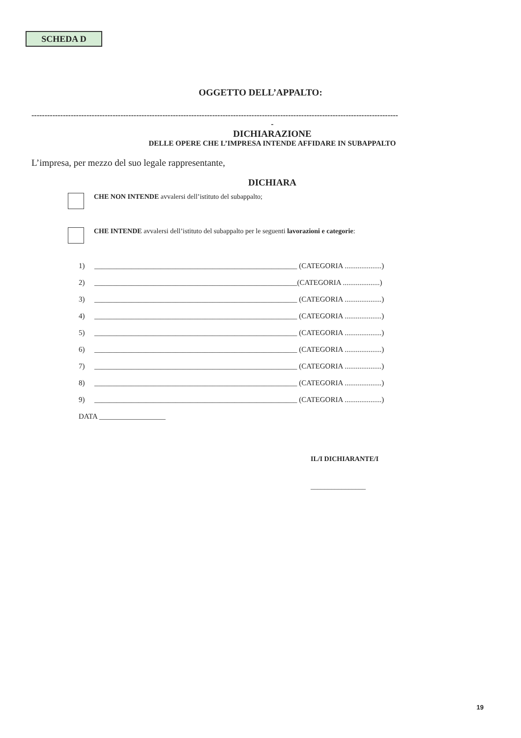SCHEDA D
OGGETTO DELL’APPALTO:
--------------------------------------------------------------------------------------------------------------------------------------------
-
DICHIARAZIONE
DELLE OPERE CHE L’IMPRESA INTENDE AFFIDARE IN SUBAPPALTO
L’impresa, per mezzo del suo legale rappresentante,
DICHIARA
CHE NON INTENDE avvalersi dell’istituto del subappalto;
CHE INTENDE avvalersi dell’istituto del subappalto per le seguenti lavorazioni e categorie:
1) _______________________________________________________ (CATEGORIA ....................)
2) _______________________________________________________(CATEGORIA ....................)
3) _______________________________________________________ (CATEGORIA ....................)
4) _______________________________________________________ (CATEGORIA ....................)
5) _______________________________________________________ (CATEGORIA ....................)
6) _______________________________________________________ (CATEGORIA ....................)
7) _______________________________________________________ (CATEGORIA ....................)
8) _______________________________________________________ (CATEGORIA ....................)
9) _______________________________________________________ (CATEGORIA ....................)
DATA __________________
IL/I DICHIARANTE/I
________________
19